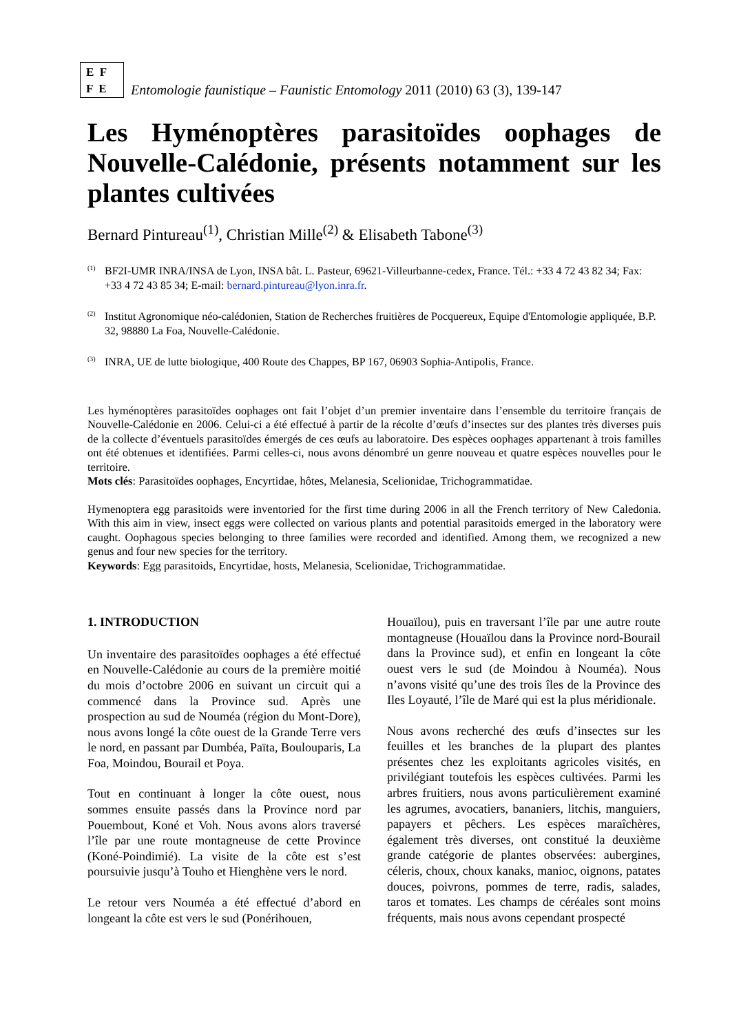E F
F E
Entomologie faunistique – Faunistic Entomology 2011 (2010) 63 (3), 139-147
Les Hyménoptères parasitoïdes oophages de Nouvelle-Calédonie, présents notamment sur les plantes cultivées
Bernard Pintureau<sup>(1)</sup>, Christian Mille<sup>(2)</sup> & Elisabeth Tabone<sup>(3)</sup>
<sup>(1)</sup> BF2I-UMR INRA/INSA de Lyon, INSA bât. L. Pasteur, 69621-Villeurbanne-cedex, France. Tél.: +33 4 72 43 82 34; Fax: +33 4 72 43 85 34; E-mail: bernard.pintureau@lyon.inra.fr.
<sup>(2)</sup> Institut Agronomique néo-calédonien, Station de Recherches fruitières de Pocquereux, Equipe d'Entomologie appliquée, B.P. 32, 98880 La Foa, Nouvelle-Calédonie.
<sup>(3)</sup> INRA, UE de lutte biologique, 400 Route des Chappes, BP 167, 06903 Sophia-Antipolis, France.
Les hyménoptères parasitoïdes oophages ont fait l’objet d’un premier inventaire dans l’ensemble du territoire français de Nouvelle-Calédonie en 2006. Celui-ci a été effectué à partir de la récolte d’œufs d’insectes sur des plantes très diverses puis de la collecte d’éventuels parasitoïdes émergés de ces œufs au laboratoire. Des espèces oophages appartenant à trois familles ont été obtenues et identifiées. Parmi celles-ci, nous avons dénombré un genre nouveau et quatre espèces nouvelles pour le territoire.
Mots clés: Parasitoïdes oophages, Encyrtidae, hôtes, Melanesia, Scelionidae, Trichogrammatidae.
Hymenoptera egg parasitoids were inventoried for the first time during 2006 in all the French territory of New Caledonia. With this aim in view, insect eggs were collected on various plants and potential parasitoids emerged in the laboratory were caught. Oophagous species belonging to three families were recorded and identified. Among them, we recognized a new genus and four new species for the territory.
Keywords: Egg parasitoids, Encyrtidae, hosts, Melanesia, Scelionidae, Trichogrammatidae.
1. INTRODUCTION
Un inventaire des parasitoïdes oophages a été effectué en Nouvelle-Calédonie au cours de la première moitié du mois d’octobre 2006 en suivant un circuit qui a commencé dans la Province sud. Après une prospection au sud de Nouméa (région du Mont-Dore), nous avons longé la côte ouest de la Grande Terre vers le nord, en passant par Dumbéa, Païta, Boulouparis, La Foa, Moindou, Bourail et Poya.
Tout en continuant à longer la côte ouest, nous sommes ensuite passés dans la Province nord par Pouembout, Koné et Voh. Nous avons alors traversé l’île par une route montagneuse de cette Province (Koné-Poindimié). La visite de la côte est s’est poursuivie jusqu’à Touho et Hienghène vers le nord.
Le retour vers Nouméa a été effectué d’abord en longeant la côte est vers le sud (Ponérihouen,
Houaïlou), puis en traversant l’île par une autre route montagneuse (Houaïlou dans la Province nord-Bourail dans la Province sud), et enfin en longeant la côte ouest vers le sud (de Moindou à Nouméa). Nous n’avons visité qu’une des trois îles de la Province des Iles Loyauté, l’île de Maré qui est la plus méridionale.
Nous avons recherché des œufs d’insectes sur les feuilles et les branches de la plupart des plantes présentes chez les exploitants agricoles visités, en privilégiant toutefois les espèces cultivées. Parmi les arbres fruitiers, nous avons particulièrement examiné les agrumes, avocatiers, bananiers, litchis, manguiers, papayers et pêchers. Les espèces maraîchères, également très diverses, ont constitué la deuxième grande catégorie de plantes observées: aubergines, céleris, choux, choux kanaks, manioc, oignons, patates douces, poivrons, pommes de terre, radis, salades, taros et tomates. Les champs de céréales sont moins fréquents, mais nous avons cependant prospecté